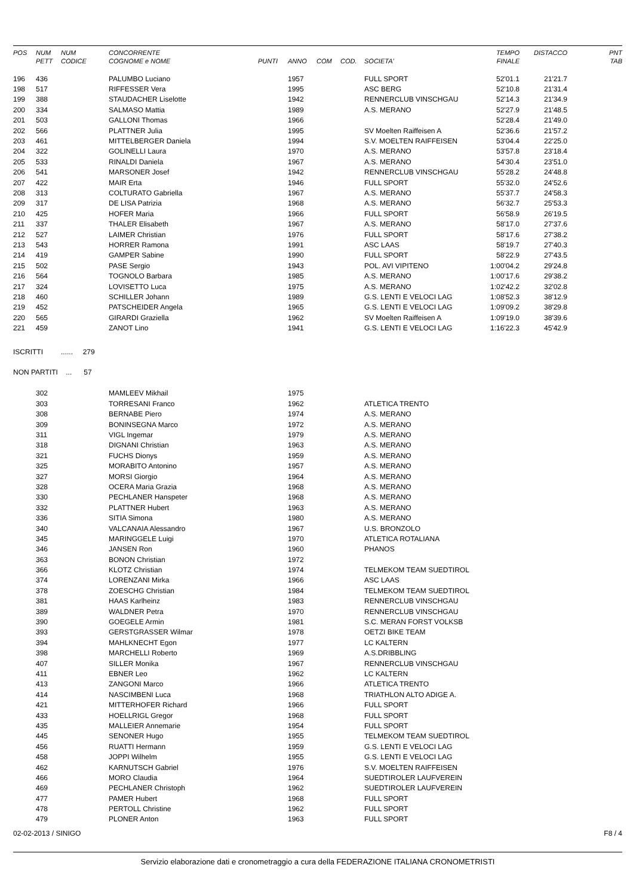| POS | NUM | NUM | CONCORRENTE | | | | | | TEMPO | DISTACCO | PNT |
| --- | --- | --- | --- | --- | --- | --- | --- | --- | --- | --- | --- |
| | PETT | CODICE | COGNOME e NOME | PUNTI | ANNO | COM | COD. | SOCIETA' | FINALE | | TAB |
| 196 | 436 | | PALUMBO Luciano | | 1957 | | | FULL SPORT | 52'01.1 | 21'21.7 | |
| 198 | 517 | | RIFFESSER Vera | | 1995 | | | ASC BERG | 52'10.8 | 21'31.4 | |
| 199 | 388 | | STAUDACHER Liselotte | | 1942 | | | RENNERCLUB VINSCHGAU | 52'14.3 | 21'34.9 | |
| 200 | 334 | | SALMASO Mattia | | 1989 | | | A.S. MERANO | 52'27.9 | 21'48.5 | |
| 201 | 503 | | GALLONI Thomas | | 1966 | | | | 52'28.4 | 21'49.0 | |
| 202 | 566 | | PLATTNER Julia | | 1995 | | | SV Moelten Raiffeisen A | 52'36.6 | 21'57.2 | |
| 203 | 461 | | MITTELBERGER Daniela | | 1994 | | | S.V. MOELTEN RAIFFEISEN | 53'04.4 | 22'25.0 | |
| 204 | 322 | | GOLINELLI Laura | | 1970 | | | A.S. MERANO | 53'57.8 | 23'18.4 | |
| 205 | 533 | | RINALDI Daniela | | 1967 | | | A.S. MERANO | 54'30.4 | 23'51.0 | |
| 206 | 541 | | MARSONER Josef | | 1942 | | | RENNERCLUB VINSCHGAU | 55'28.2 | 24'48.8 | |
| 207 | 422 | | MAIR Erta | | 1946 | | | FULL SPORT | 55'32.0 | 24'52.6 | |
| 208 | 313 | | COLTURATO Gabriella | | 1967 | | | A.S. MERANO | 55'37.7 | 24'58.3 | |
| 209 | 317 | | DE LISA Patrizia | | 1968 | | | A.S. MERANO | 56'32.7 | 25'53.3 | |
| 210 | 425 | | HOFER Maria | | 1966 | | | FULL SPORT | 56'58.9 | 26'19.5 | |
| 211 | 337 | | THALER Elisabeth | | 1967 | | | A.S. MERANO | 58'17.0 | 27'37.6 | |
| 212 | 527 | | LAIMER Christian | | 1976 | | | FULL SPORT | 58'17.6 | 27'38.2 | |
| 213 | 543 | | HORRER Ramona | | 1991 | | | ASC LAAS | 58'19.7 | 27'40.3 | |
| 214 | 419 | | GAMPER Sabine | | 1990 | | | FULL SPORT | 58'22.9 | 27'43.5 | |
| 215 | 502 | | PASE Sergio | | 1943 | | | POL. AVI VIPITENO | 1:00'04.2 | 29'24.8 | |
| 216 | 564 | | TOGNOLO Barbara | | 1985 | | | A.S. MERANO | 1:00'17.6 | 29'38.2 | |
| 217 | 324 | | LOVISETTO Luca | | 1975 | | | A.S. MERANO | 1:02'42.2 | 32'02.8 | |
| 218 | 460 | | SCHILLER Johann | | 1989 | | | G.S. LENTI E VELOCI LAG | 1:08'52.3 | 38'12.9 | |
| 219 | 452 | | PATSCHEIDER Angela | | 1965 | | | G.S. LENTI E VELOCI LAG | 1:09'09.2 | 38'29.8 | |
| 220 | 565 | | GIRARDI Graziella | | 1962 | | | SV Moelten Raiffeisen A | 1:09'19.0 | 38'39.6 | |
| 221 | 459 | | ZANOT Lino | | 1941 | | | G.S. LENTI E VELOCI LAG | 1:16'22.3 | 45'42.9 | |
ISCRITTI ...... 279
NON PARTITI ... 57
| | 302 | | MAMLEEV Mikhail | | 1975 | | | |
| | 303 | | TORRESANI Franco | | 1962 | | | ATLETICA TRENTO |
| | 308 | | BERNABE Piero | | 1974 | | | A.S. MERANO |
| | 309 | | BONINSEGNA Marco | | 1972 | | | A.S. MERANO |
| | 311 | | VIGL Ingemar | | 1979 | | | A.S. MERANO |
| | 318 | | DIGNANI Christian | | 1963 | | | A.S. MERANO |
| | 321 | | FUCHS Dionys | | 1959 | | | A.S. MERANO |
| | 325 | | MORABITO Antonino | | 1957 | | | A.S. MERANO |
| | 327 | | MORSI Giorgio | | 1964 | | | A.S. MERANO |
| | 328 | | OCERA Maria Grazia | | 1968 | | | A.S. MERANO |
| | 330 | | PECHLANER Hanspeter | | 1968 | | | A.S. MERANO |
| | 332 | | PLATTNER Hubert | | 1963 | | | A.S. MERANO |
| | 336 | | SITIA Simona | | 1980 | | | A.S. MERANO |
| | 340 | | VALCANAIA Alessandro | | 1967 | | | U.S. BRONZOLO |
| | 345 | | MARINGGELE Luigi | | 1970 | | | ATLETICA ROTALIANA |
| | 346 | | JANSEN Ron | | 1960 | | | PHANOS |
| | 363 | | BONON Christian | | 1972 | | | |
| | 366 | | KLOTZ Christian | | 1974 | | | TELMEKOM TEAM SUEDTIROL |
| | 374 | | LORENZANI Mirka | | 1966 | | | ASC LAAS |
| | 378 | | ZOESCHG Christian | | 1984 | | | TELMEKOM TEAM SUEDTIROL |
| | 381 | | HAAS Karlheinz | | 1983 | | | RENNERCLUB VINSCHGAU |
| | 389 | | WALDNER Petra | | 1970 | | | RENNERCLUB VINSCHGAU |
| | 390 | | GOEGELE Armin | | 1981 | | | S.C. MERAN FORST VOLKSB |
| | 393 | | GERSTGRASSER Wilmar | | 1978 | | | OETZI BIKE TEAM |
| | 394 | | MAHLKNECHT Egon | | 1977 | | | LC KALTERN |
| | 398 | | MARCHELLI Roberto | | 1969 | | | A.S.DRIBBLING |
| | 407 | | SILLER Monika | | 1967 | | | RENNERCLUB VINSCHGAU |
| | 411 | | EBNER Leo | | 1962 | | | LC KALTERN |
| | 413 | | ZANGONI Marco | | 1966 | | | ATLETICA TRENTO |
| | 414 | | NASCIMBENI Luca | | 1968 | | | TRIATHLON ALTO ADIGE A. |
| | 421 | | MITTERHOFER Richard | | 1966 | | | FULL SPORT |
| | 433 | | HOELLRIGL Gregor | | 1968 | | | FULL SPORT |
| | 435 | | MALLEIER Annemarie | | 1954 | | | FULL SPORT |
| | 445 | | SENONER Hugo | | 1955 | | | TELMEKOM TEAM SUEDTIROL |
| | 456 | | RUATTI Hermann | | 1959 | | | G.S. LENTI E VELOCI LAG |
| | 458 | | JOPPI Wilhelm | | 1955 | | | G.S. LENTI E VELOCI LAG |
| | 462 | | KARNUTSCH Gabriel | | 1976 | | | S.V. MOELTEN RAIFFEISEN |
| | 466 | | MORO Claudia | | 1964 | | | SUEDTIROLER LAUFVEREIN |
| | 469 | | PECHLANER Christoph | | 1962 | | | SUEDTIROLER LAUFVEREIN |
| | 477 | | PAMER Hubert | | 1968 | | | FULL SPORT |
| | 478 | | PERTOLL Christine | | 1962 | | | FULL SPORT |
| | 479 | | PLONER Anton | | 1963 | | | FULL SPORT |
02-02-2013 / SINIGO F8 / 4
Servizio elaborazione dati e cronometraggio a cura della FEDERAZIONE ITALIANA CRONOMETRISTI